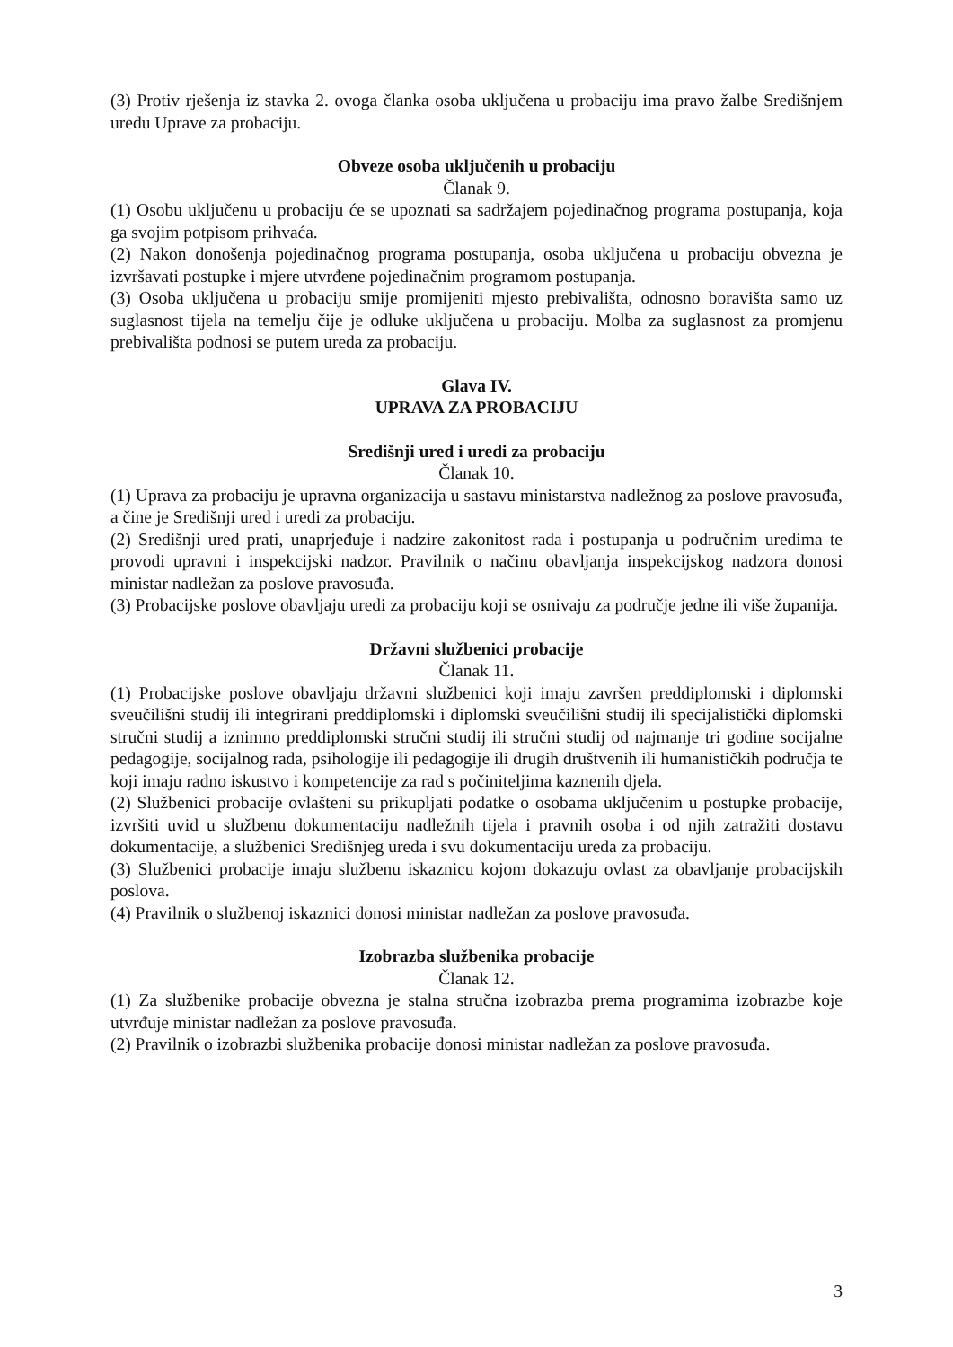(3) Protiv rješenja iz stavka 2. ovoga članka osoba uključena u probaciju ima pravo žalbe Središnjem uredu Uprave za probaciju.
Obveze osoba uključenih u probaciju
Članak 9.
(1) Osobu uključenu u probaciju će se upoznati sa sadržajem pojedinačnog programa postupanja, koja ga svojim potpisom prihvaća.
(2) Nakon donošenja pojedinačnog programa postupanja, osoba uključena u probaciju obvezna je izvršavati postupke i mjere utvrđene pojedinačnim programom postupanja.
(3) Osoba uključena u probaciju smije promijeniti mjesto prebivališta, odnosno boravišta samo uz suglasnost tijela na temelju čije je odluke uključena u probaciju. Molba za suglasnost za promjenu prebivališta podnosi se putem ureda za probaciju.
Glava IV.
UPRAVA ZA PROBACIJU
Središnji ured i uredi za probaciju
Članak 10.
(1) Uprava za probaciju je upravna organizacija u sastavu ministarstva nadležnog za poslove pravosuđa, a čine je Središnji ured i uredi za probaciju.
(2) Središnji ured prati, unaprjeđuje i nadzire zakonitost rada i postupanja u područnim uredima te provodi upravni i inspekcijski nadzor. Pravilnik o načinu obavljanja inspekcijskog nadzora donosi ministar nadležan za poslove pravosuđa.
(3) Probacijske poslove obavljaju uredi za probaciju koji se osnivaju za područje jedne ili više županija.
Državni službenici probacije
Članak 11.
(1) Probacijske poslove obavljaju državni službenici koji imaju završen preddiplomski i diplomski sveučilišni studij ili integrirani preddiplomski i diplomski sveučilišni studij ili specijalistički diplomski stručni studij a iznimno preddiplomski stručni studij ili stručni studij od najmanje tri godine socijalne pedagogije, socijalnog rada, psihologije ili pedagogije ili drugih društvenih ili humanističkih područja te koji imaju radno iskustvo i kompetencije za rad s počiniteljima kaznenih djela.
(2) Službenici probacije ovlašteni su prikupljati podatke o osobama uključenim u postupke probacije, izvršiti uvid u službenu dokumentaciju nadležnih tijela i pravnih osoba i od njih zatražiti dostavu dokumentacije, a službenici Središnjeg ureda i svu dokumentaciju ureda za probaciju.
(3) Službenici probacije imaju službenu iskaznicu kojom dokazuju ovlast za obavljanje probacijskih poslova.
(4) Pravilnik o službenoj iskaznici donosi ministar nadležan za poslove pravosuđa.
Izobrazba službenika probacije
Članak 12.
(1) Za službenike probacije obvezna je stalna stručna izobrazba prema programima izobrazbe koje utvrđuje ministar nadležan za poslove pravosuđa.
(2) Pravilnik o izobrazbi službenika probacije donosi ministar nadležan za poslove pravosuđa.
3